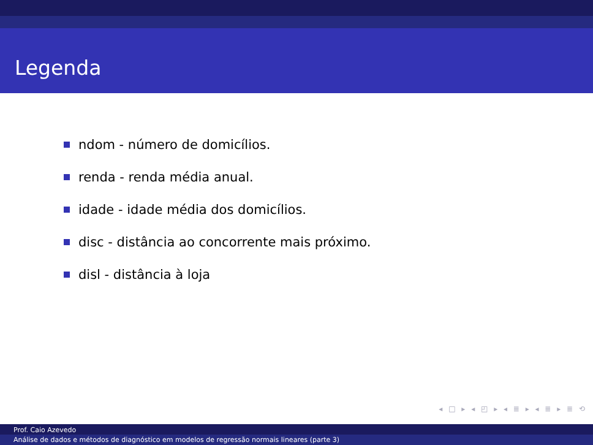Legenda
ndom - número de domicílios.
renda - renda média anual.
idade - idade média dos domicílios.
disc - distância ao concorrente mais próximo.
disl - distância à loja
◂ □ ▸ ◂ ◰ ▸ ◂ ≣ ▸ ◂ ≣ ▸ ≣ ⟲
Prof. Caio Azevedo
Análise de dados e métodos de diagnóstico em modelos de regressão normais lineares (parte 3)